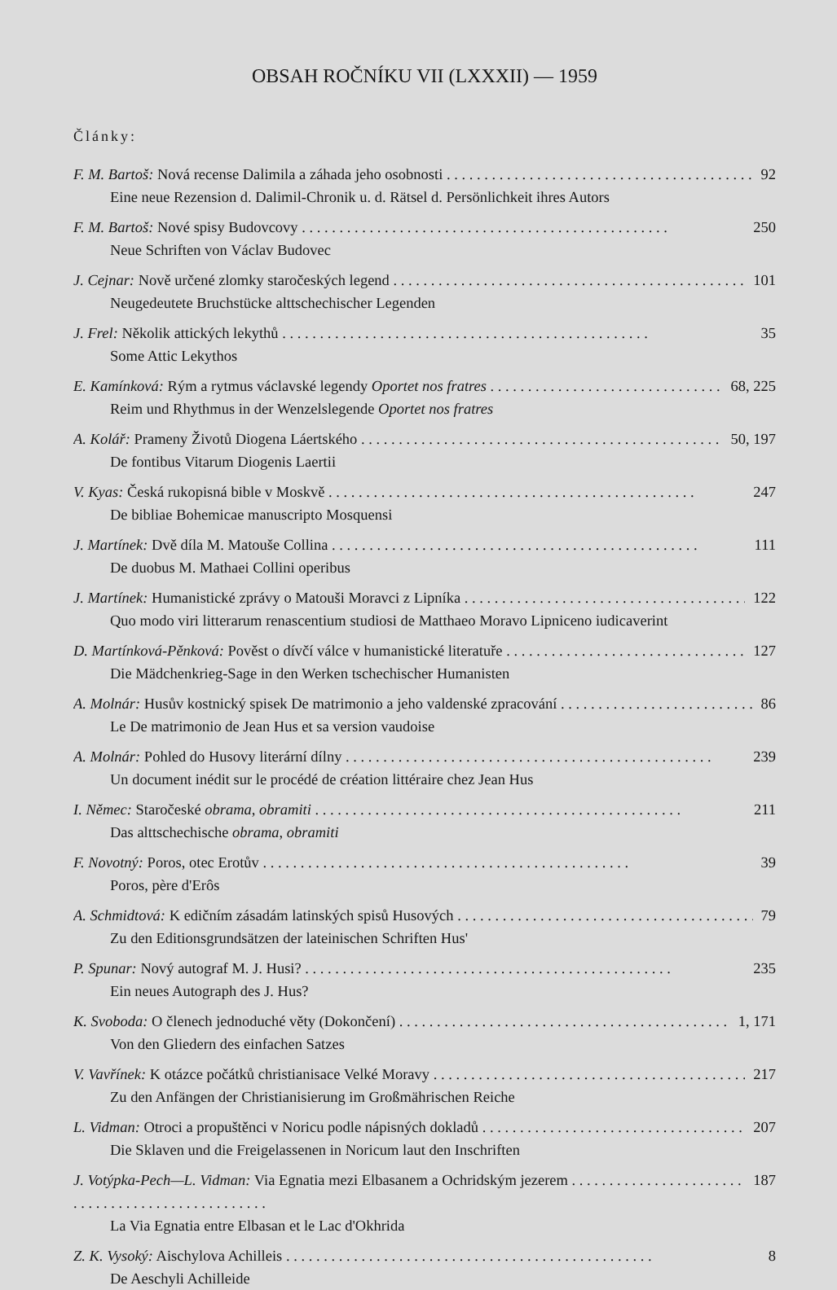OBSAH ROČNÍKU VII (LXXXII) — 1959
Články:
F. M. Bartoš: Nová recense Dalimila a záhada jeho osobnosti 92
Eine neue Rezension d. Dalimil-Chronik u. d. Rätsel d. Persönlichkeit ihres Autors
F. M. Bartoš: Nové spisy Budovcovy 250
Neue Schriften von Václav Budovec
J. Cejnar: Nově určené zlomky staročeských legend 101
Neugedeutete Bruchstücke alttschechischer Legenden
J. Frel: Několik attických lekythů 35
Some Attic Lekythos
E. Kamínková: Rým a rytmus václavské legendy Oportet nos fratres 68, 225
Reim und Rhythmus in der Wenzelslegende Oportet nos fratres
A. Kolář: Prameny Životů Diogena Láertského 50, 197
De fontibus Vitarum Diogenis Laertii
V. Kyas: Česká rukopisná bible v Moskvě 247
De bibliae Bohemicae manuscripto Mosquensi
J. Martínek: Dvě díla M. Matouše Collina 111
De duobus M. Mathaei Collini operibus
J. Martínek: Humanistické zprávy o Matouši Moravci z Lipníka 122
Quo modo viri litterarum renascentium studiosi de Matthaeo Moravo Lipniceno iudicaverint
D. Martínková-Pěnková: Pověst o dívčí válce v humanistické literatuře 127
Die Mädchenkrieg-Sage in den Werken tschechischer Humanisten
A. Molnár: Husův kostnický spisek De matrimonio a jeho valdenské zpracování 86
Le De matrimonio de Jean Hus et sa version vaudoise
A. Molnár: Pohled do Husovy literární dílny 239
Un document inédit sur le procédé de création littéraire chez Jean Hus
I. Němec: Staročeské obrama, obramiti 211
Das alttschechische obrama, obramiti
F. Novotný: Poros, otec Erotův 39
Poros, père d'Erôs
A. Schmidtová: K edičním zásadám latinských spisů Husových 79
Zu den Editionsgrundsätzen der lateinischen Schriften Hus'
P. Spunar: Nový autograf M. J. Husi? 235
Ein neues Autograph des J. Hus?
K. Svoboda: O členech jednoduché věty (Dokončení) 1, 171
Von den Gliedern des einfachen Satzes
V. Vavřínek: K otázce počátků christianisace Velké Moravy 217
Zu den Anfängen der Christianisierung im Großmährischen Reiche
L. Vidman: Otroci a propuštěnci v Noricu podle nápisných dokladů 207
Die Sklaven und die Freigelassenen in Noricum laut den Inschriften
J. Votýpka-Pech—L. Vidman: Via Egnatia mezi Elbasanem a Ochridským jezerem 187
La Via Egnatia entre Elbasan et le Lac d'Okhrida
Z. K. Vysoký: Aischylova Achilleis 8
De Aeschyli Achilleide